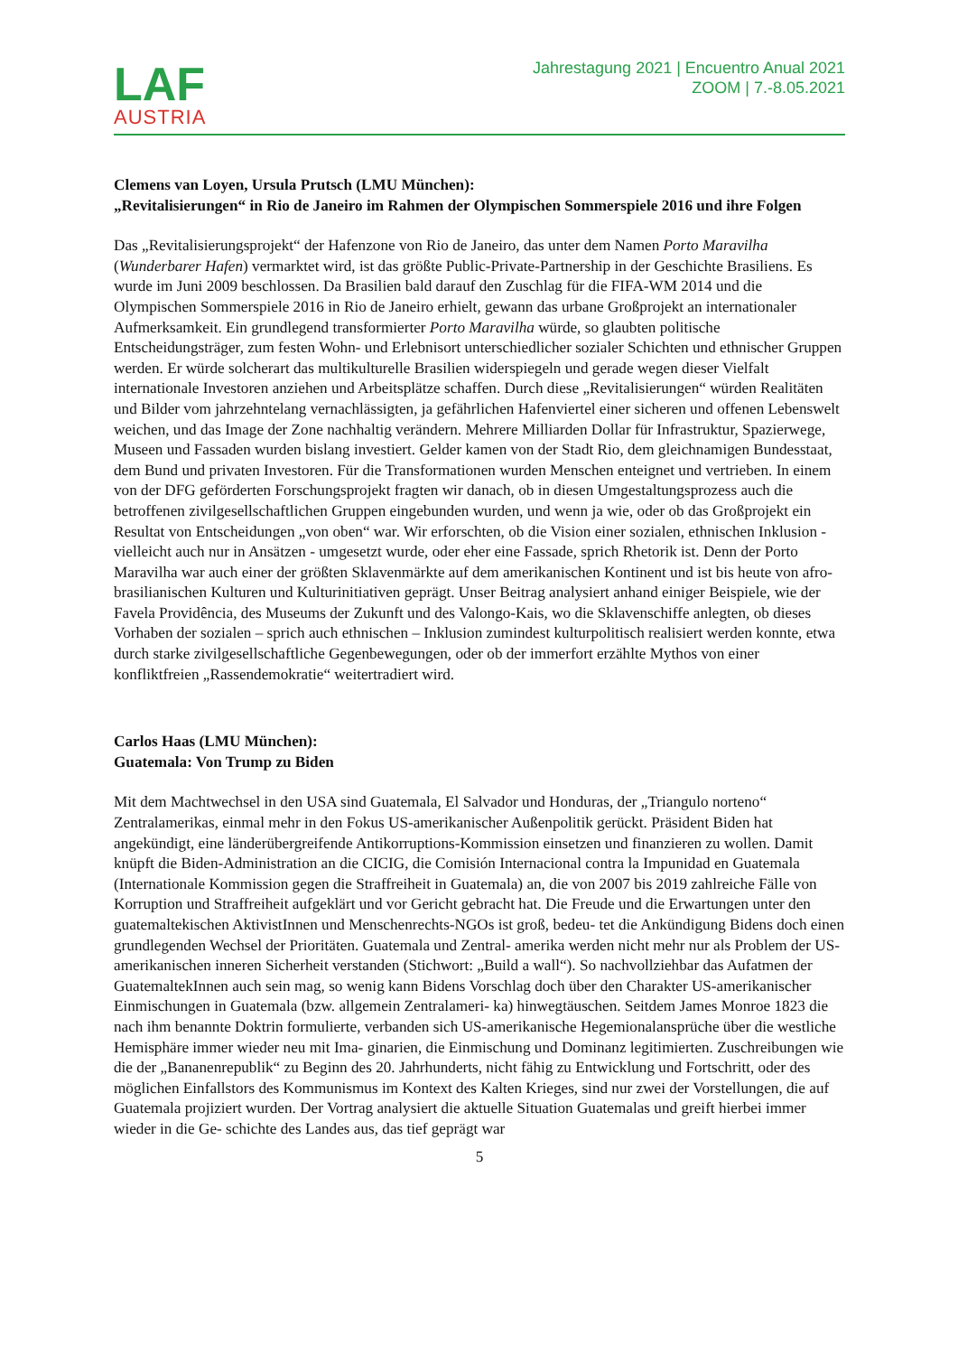LAF
AUSTRIA
Jahrestagung 2021 | Encuentro Anual 2021
ZOOM | 7.-8.05.2021
Clemens van Loyen, Ursula Prutsch (LMU München):
„Revitalisierungen“ in Rio de Janeiro im Rahmen der Olympischen Sommerspiele 2016 und ihre Folgen
Das „Revitalisierungsprojekt“ der Hafenzone von Rio de Janeiro, das unter dem Namen Porto Maravilha (Wunderbarer Hafen) vermarktet wird, ist das größte Public-Private-Partnership in der Geschichte Brasiliens. Es wurde im Juni 2009 beschlossen. Da Brasilien bald darauf den Zuschlag für die FIFA-WM 2014 und die Olympischen Sommerspiele 2016 in Rio de Janeiro erhielt, gewann das urbane Großprojekt an internationaler Aufmerksamkeit. Ein grundlegend transformierter Porto Maravilha würde, so glaubten politische Entscheidungsträger, zum festen Wohn- und Erlebnisort unterschiedlicher sozialer Schichten und ethnischer Gruppen werden. Er würde solcherart das multikulturelle Brasilien widerspiegeln und gerade wegen dieser Vielfalt internationale Investoren anziehen und Arbeitsplätze schaffen. Durch diese „Revitalisierungen“ würden Realitäten und Bilder vom jahrzehntelang vernachlässigten, ja gefährlichen Hafenviertel einer sicheren und offenen Lebenswelt weichen, und das Image der Zone nachhaltig verändern. Mehrere Milliarden Dollar für Infrastruktur, Spazierwege, Museen und Fassaden wurden bislang investiert. Gelder kamen von der Stadt Rio, dem gleichnamigen Bundesstaat, dem Bund und privaten Investoren. Für die Transformationen wurden Menschen enteignet und vertrieben. In einem von der DFG geförderten Forschungsprojekt fragten wir danach, ob in diesen Umgestaltungsprozess auch die betroffenen zivilgesellschaftlichen Gruppen eingebunden wurden, und wenn ja wie, oder ob das Großprojekt ein Resultat von Entscheidungen „von oben“ war. Wir erforschten, ob die Vision einer sozialen, ethnischen Inklusion - vielleicht auch nur in Ansätzen - umgesetzt wurde, oder eher eine Fassade, sprich Rhetorik ist. Denn der Porto Maravilha war auch einer der größten Sklavenmärkte auf dem amerikanischen Kontinent und ist bis heute von afro-brasilianischen Kulturen und Kulturinitiativen geprägt. Unser Beitrag analysiert anhand einiger Beispiele, wie der Favela Providência, des Museums der Zukunft und des Valongo-Kais, wo die Sklavenschiffe anlegten, ob dieses Vorhaben der sozialen – sprich auch ethnischen – Inklusion zumindest kulturpolitisch realisiert werden konnte, etwa durch starke zivilgesellschaftliche Gegenbewegungen, oder ob der immerfort erzählte Mythos von einer konfliktfreien „Rassendemokratie“ weitertradiert wird.
Carlos Haas (LMU München):
Guatemala: Von Trump zu Biden
Mit dem Machtwechsel in den USA sind Guatemala, El Salvador und Honduras, der „Triangulo norteno“ Zentralamerikas, einmal mehr in den Fokus US-amerikanischer Außenpolitik gerückt. Präsident Biden hat angekündigt, eine länderübergreifende Antikorruptions-Kommission einsetzen und finanzieren zu wollen. Damit knüpft die Biden-Administration an die CICIG, die Comisión Internacional contra la Impunidad en Guatemala (Internationale Kommission gegen die Straffreiheit in Guatemala) an, die von 2007 bis 2019 zahlreiche Fälle von Korruption und Straffreiheit aufgeklärt und vor Gericht gebracht hat. Die Freude und die Erwartungen unter den guatemaltekischen AktivistInnen und Menschenrechts-NGOs ist groß, bedeu- tet die Ankündigung Bidens doch einen grundlegenden Wechsel der Prioritäten. Guatemala und Zentral- amerika werden nicht mehr nur als Problem der US-amerikanischen inneren Sicherheit verstanden (Stichwort: „Build a wall“). So nachvollziehbar das Aufatmen der GuatemaltekInnen auch sein mag, so wenig kann Bidens Vorschlag doch über den Charakter US-amerikanischer Einmischungen in Guatemala (bzw. allgemein Zentralameri- ka) hinwegtäuschen. Seitdem James Monroe 1823 die nach ihm benannte Doktrin formulierte, verbanden sich US-amerikanische Hegemionalansprüche über die westliche Hemisphäre immer wieder neu mit Ima- ginarien, die Einmischung und Dominanz legitimierten. Zuschreibungen wie die der „Bananenrepublik“ zu Beginn des 20. Jahrhunderts, nicht fähig zu Entwicklung und Fortschritt, oder des möglichen Einfallstors des Kommunismus im Kontext des Kalten Krieges, sind nur zwei der Vorstellungen, die auf Guatemala projiziert wurden. Der Vortrag analysiert die aktuelle Situation Guatemalas und greift hierbei immer wieder in die Ge- schichte des Landes aus, das tief geprägt war
5